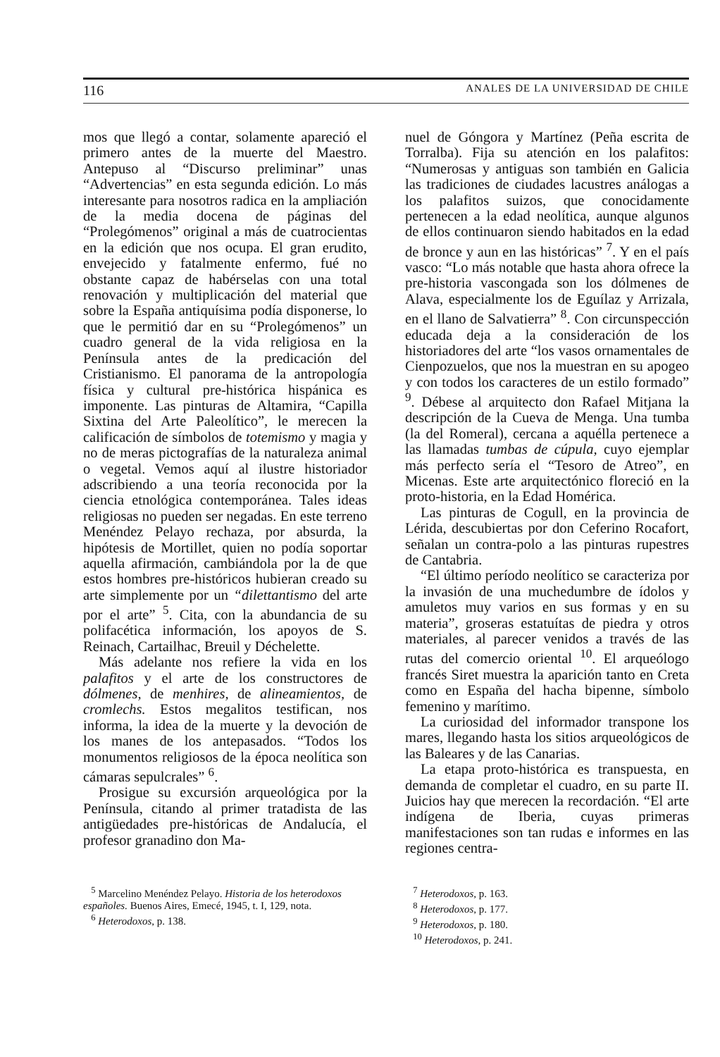116 ANALES DE LA UNIVERSIDAD DE CHILE
mos que llegó a contar, solamente apareció el primero antes de la muerte del Maestro. Antepuso al “Discurso preliminar” unas “Advertencias” en esta segunda edición. Lo más interesante para nosotros radica en la ampliación de la media docena de páginas del “Prolegómenos” original a más de cuatrocientas en la edición que nos ocupa. El gran erudito, envejecido y fatalmente enfermo, fué no obstante capaz de habérselas con una total renovación y multiplicación del material que sobre la España antiquísima podía disponerse, lo que le permitió dar en su “Prolegómenos” un cuadro general de la vida religiosa en la Península antes de la predicación del Cristianismo. El panorama de la antropología física y cultural pre-histórica hispánica es imponente. Las pinturas de Altamira, “Capilla Sixtina del Arte Paleolítico”, le merecen la calificación de símbolos de totemismo y magia y no de meras pictografías de la naturaleza animal o vegetal. Vemos aquí al ilustre historiador adscribiendo a una teoría reconocida por la ciencia etnológica contemporánea. Tales ideas religiosas no pueden ser negadas. En este terreno Menéndez Pelayo rechaza, por absurda, la hipótesis de Mortillet, quien no podía soportar aquella afirmación, cambiándola por la de que estos hombres pre-históricos hubieran creado su arte simplemente por un “dilettantismo del arte por el arte” <sup>5</sup>. Cita, con la abundancia de su polifacética información, los apoyos de S. Reinach, Cartailhac, Breuil y Déchelette.
Más adelante nos refiere la vida en los palafitos y el arte de los constructores de dólmenes, de menhires, de alineamientos, de cromlechs. Estos megalitos testifican, nos informa, la idea de la muerte y la devoción de los manes de los antepasados. “Todos los monumentos religiosos de la época neolítica son cámaras sepulcrales” <sup>6</sup>.
Prosigue su excursión arqueológica por la Península, citando al primer tratadista de las antigüedades pre-históricas de Andalucía, el profesor granadino don Ma-
nuel de Góngora y Martínez (Peña escrita de Torralba). Fija su atención en los palafitos: “Numerosas y antiguas son también en Galicia las tradiciones de ciudades lacustres análogas a los palafitos suizos, que conocidamente pertenecen a la edad neolítica, aunque algunos de ellos continuaron siendo habitados en la edad de bronce y aun en las históricas” <sup>7</sup>. Y en el país vasco: “Lo más notable que hasta ahora ofrece la pre-historia vascongada son los dólmenes de Alava, especialmente los de Eguílaz y Arrizala, en el llano de Salvatierra” <sup>8</sup>. Con circunspección educada deja a la consideración de los historiadores del arte “los vasos ornamentales de Cienpozuelos, que nos la muestran en su apogeo y con todos los caracteres de un estilo formado” <sup>9</sup>. Débese al arquitecto don Rafael Mitjana la descripción de la Cueva de Menga. Una tumba (la del Romeral), cercana a aquélla pertenece a las llamadas tumbas de cúpula, cuyo ejemplar más perfecto sería el “Tesoro de Atreo”, en Micenas. Este arte arquitectónico floreció en la proto-historia, en la Edad Homérica.
Las pinturas de Cogull, en la provincia de Lérida, descubiertas por don Ceferino Rocafort, señalan un contra-polo a las pinturas rupestres de Cantabria.
“El último período neolítico se caracteriza por la invasión de una muchedumbre de ídolos y amuletos muy varios en sus formas y en su materia”, groseras estatuítas de piedra y otros materiales, al parecer venidos a través de las rutas del comercio oriental <sup>10</sup>. El arqueólogo francés Siret muestra la aparición tanto en Creta como en España del hacha bipenne, símbolo femenino y marítimo.
La curiosidad del informador transpone los mares, llegando hasta los sitios arqueológicos de las Baleares y de las Canarias.
La etapa proto-histórica es transpuesta, en demanda de completar el cuadro, en su parte II. Juicios hay que merecen la recordación. “El arte indígena de Iberia, cuyas primeras manifestaciones son tan rudas e informes en las regiones centra-
<sup>5</sup> Marcelino Menéndez Pelayo. Historia de los heterodoxos españoles. Buenos Aires, Emecé, 1945, t. I, 129, nota.
<sup>6</sup> Heterodoxos, p. 138.
<sup>7</sup> Heterodoxos, p. 163.
<sup>8</sup> Heterodoxos, p. 177.
<sup>9</sup> Heterodoxos, p. 180.
<sup>10</sup> Heterodoxos, p. 241.